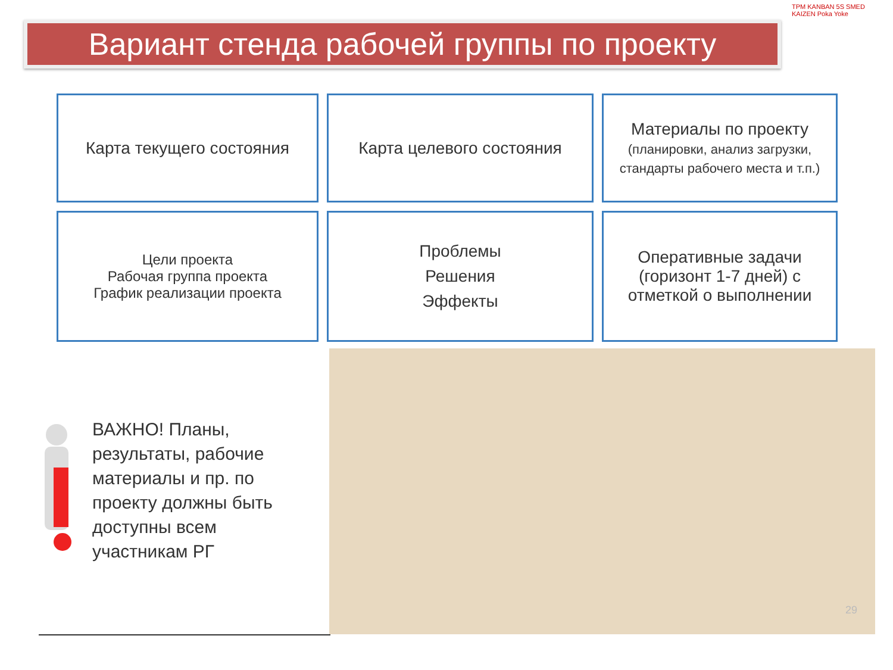Вариант стенда рабочей группы по проекту
TPM KANBAN 5S SMED KAIZEN Poka Yoke
Карта текущего состояния
Карта целевого состояния
Материалы по проекту
(планировки, анализ загрузки, стандарты рабочего места и т.п.)
Цели проекта
Рабочая группа проекта
График реализации проекта
Проблемы
Решения
Эффекты
Оперативные задачи (горизонт 1-7 дней) с отметкой о выполнении
ВАЖНО! Планы, результаты, рабочие материалы и пр. по проекту должны быть доступны всем участникам РГ
29